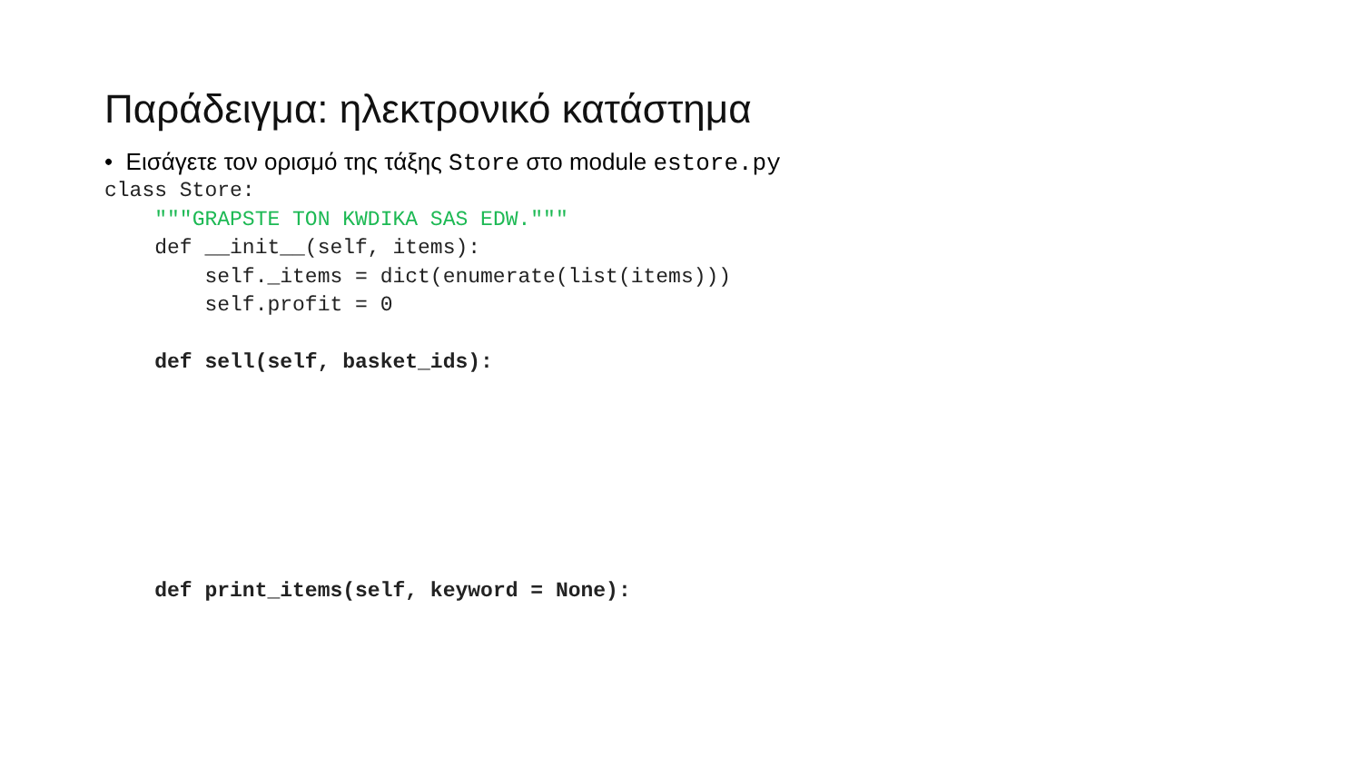Παράδειγμα: ηλεκτρονικό κατάστημα
• Εισάγετε τον ορισμό της τάξης Store στο module estore.py
class Store:
    """GRAPSTE TON KWDIKA SAS EDW."""
    def __init__(self, items):
        self._items = dict(enumerate(list(items)))
        self.profit = 0

    def sell(self, basket_ids):







    def print_items(self, keyword = None):